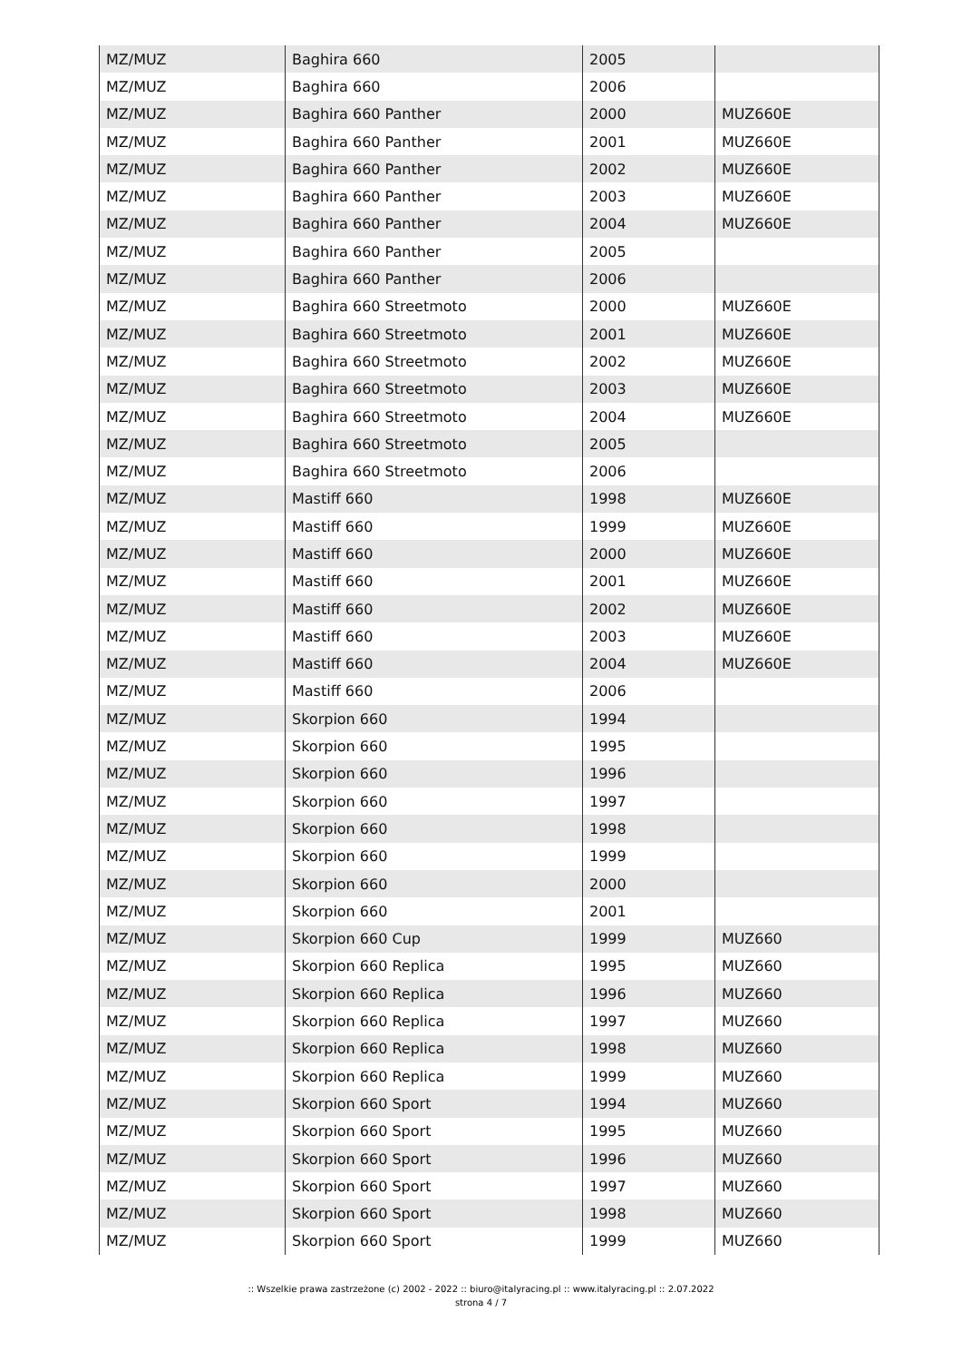| MZ/MUZ | Baghira 660 | 2005 | |
| MZ/MUZ | Baghira 660 | 2006 | |
| MZ/MUZ | Baghira 660 Panther | 2000 | MUZ660E |
| MZ/MUZ | Baghira 660 Panther | 2001 | MUZ660E |
| MZ/MUZ | Baghira 660 Panther | 2002 | MUZ660E |
| MZ/MUZ | Baghira 660 Panther | 2003 | MUZ660E |
| MZ/MUZ | Baghira 660 Panther | 2004 | MUZ660E |
| MZ/MUZ | Baghira 660 Panther | 2005 | |
| MZ/MUZ | Baghira 660 Panther | 2006 | |
| MZ/MUZ | Baghira 660 Streetmoto | 2000 | MUZ660E |
| MZ/MUZ | Baghira 660 Streetmoto | 2001 | MUZ660E |
| MZ/MUZ | Baghira 660 Streetmoto | 2002 | MUZ660E |
| MZ/MUZ | Baghira 660 Streetmoto | 2003 | MUZ660E |
| MZ/MUZ | Baghira 660 Streetmoto | 2004 | MUZ660E |
| MZ/MUZ | Baghira 660 Streetmoto | 2005 | |
| MZ/MUZ | Baghira 660 Streetmoto | 2006 | |
| MZ/MUZ | Mastiff 660 | 1998 | MUZ660E |
| MZ/MUZ | Mastiff 660 | 1999 | MUZ660E |
| MZ/MUZ | Mastiff 660 | 2000 | MUZ660E |
| MZ/MUZ | Mastiff 660 | 2001 | MUZ660E |
| MZ/MUZ | Mastiff 660 | 2002 | MUZ660E |
| MZ/MUZ | Mastiff 660 | 2003 | MUZ660E |
| MZ/MUZ | Mastiff 660 | 2004 | MUZ660E |
| MZ/MUZ | Mastiff 660 | 2006 | |
| MZ/MUZ | Skorpion 660 | 1994 | |
| MZ/MUZ | Skorpion 660 | 1995 | |
| MZ/MUZ | Skorpion 660 | 1996 | |
| MZ/MUZ | Skorpion 660 | 1997 | |
| MZ/MUZ | Skorpion 660 | 1998 | |
| MZ/MUZ | Skorpion 660 | 1999 | |
| MZ/MUZ | Skorpion 660 | 2000 | |
| MZ/MUZ | Skorpion 660 | 2001 | |
| MZ/MUZ | Skorpion 660 Cup | 1999 | MUZ660 |
| MZ/MUZ | Skorpion 660 Replica | 1995 | MUZ660 |
| MZ/MUZ | Skorpion 660 Replica | 1996 | MUZ660 |
| MZ/MUZ | Skorpion 660 Replica | 1997 | MUZ660 |
| MZ/MUZ | Skorpion 660 Replica | 1998 | MUZ660 |
| MZ/MUZ | Skorpion 660 Replica | 1999 | MUZ660 |
| MZ/MUZ | Skorpion 660 Sport | 1994 | MUZ660 |
| MZ/MUZ | Skorpion 660 Sport | 1995 | MUZ660 |
| MZ/MUZ | Skorpion 660 Sport | 1996 | MUZ660 |
| MZ/MUZ | Skorpion 660 Sport | 1997 | MUZ660 |
| MZ/MUZ | Skorpion 660 Sport | 1998 | MUZ660 |
| MZ/MUZ | Skorpion 660 Sport | 1999 | MUZ660 |
:: Wszelkie prawa zastrzeżone (c) 2002 - 2022 :: biuro@italyracing.pl :: www.italyracing.pl :: 2.07.2022
strona 4 / 7